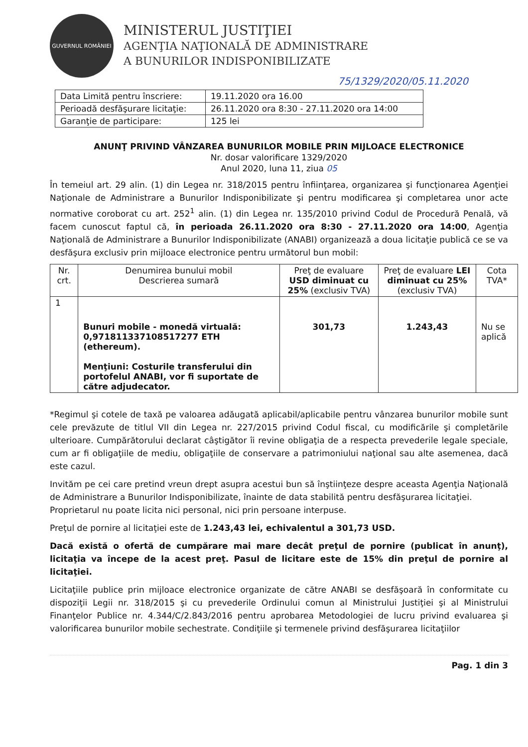GUVERNUL ROMÂNIEI
MINISTERUL JUSTIŢIEI
AGENŢIA NAŢIONALĂ DE ADMINISTRARE
A BUNURILOR INDISPONIBILIZATE
75/1329/2020/05.11.2020
| Data Limită pentru înscriere: | 19.11.2020 ora 16.00 |
| Perioadă desfăşurare licitaţie: | 26.11.2020 ora 8:30 - 27.11.2020 ora 14:00 |
| Garanţie de participare: | 125 lei |
ANUNŢ PRIVIND VÂNZAREA BUNURILOR MOBILE PRIN MIJLOACE ELECTRONICE
Nr. dosar valorificare 1329/2020
Anul 2020, luna 11, ziua 05
În temeiul art. 29 alin. (1) din Legea nr. 318/2015 pentru înfiinţarea, organizarea şi funcţionarea Agenţiei Naţionale de Administrare a Bunurilor Indisponibilizate şi pentru modificarea şi completarea unor acte normative coroborat cu art. 252<sup>1</sup> alin. (1) din Legea nr. 135/2010 privind Codul de Procedură Penală, vă facem cunoscut faptul că, în perioada 26.11.2020 ora 8:30 - 27.11.2020 ora 14:00, Agenţia Naţională de Administrare a Bunurilor Indisponibilizate (ANABI) organizează a doua licitaţie publică ce se va desfăşura exclusiv prin mijloace electronice pentru următorul bun mobil:
| Nr. crt. | Denumirea bunului mobil Descrierea sumară | Preţ de evaluare USD diminuat cu 25% (exclusiv TVA) | Preţ de evaluare LEI diminuat cu 25% (exclusiv TVA) | Cota TVA* |
| --- | --- | --- | --- | --- |
| 1 | Bunuri mobile - monedă virtuală: 0,971811337108517277 ETH (ethereum). Menţiuni: Costurile transferului din portofelul ANABI, vor fi suportate de către adjudecator. | 301,73 | 1.243,43 | Nu se aplică |
*Regimul şi cotele de taxă pe valoarea adăugată aplicabil/aplicabile pentru vânzarea bunurilor mobile sunt cele prevăzute de titlul VII din Legea nr. 227/2015 privind Codul fiscal, cu modificările şi completările ulterioare. Cumpărătorului declarat câştigător îi revine obligaţia de a respecta prevederile legale speciale, cum ar fi obligaţiile de mediu, obligaţiile de conservare a patrimoniului naţional sau alte asemenea, dacă este cazul.
Invităm pe cei care pretind vreun drept asupra acestui bun să înştiinţeze despre aceasta Agenţia Naţională de Administrare a Bunurilor Indisponibilizate, înainte de data stabilită pentru desfăşurarea licitaţiei.
Proprietarul nu poate licita nici personal, nici prin persoane interpuse.
Preţul de pornire al licitaţiei este de 1.243,43 lei, echivalentul a 301,73 USD.
Dacă există o ofertă de cumpărare mai mare decât preţul de pornire (publicat în anunţ), licitaţia va începe de la acest preţ. Pasul de licitare este de 15% din preţul de pornire al licitaţiei.
Licitaţiile publice prin mijloace electronice organizate de către ANABI se desfăşoară în conformitate cu dispoziţii Legii nr. 318/2015 şi cu prevederile Ordinului comun al Ministrului Justiţiei şi al Ministrului Finanţelor Publice nr. 4.344/C/2.843/2016 pentru aprobarea Metodologiei de lucru privind evaluarea şi valorificarea bunurilor mobile sechestrate. Condiţiile şi termenele privind desfăşurarea licitaţiilor
Pag. 1 din 3